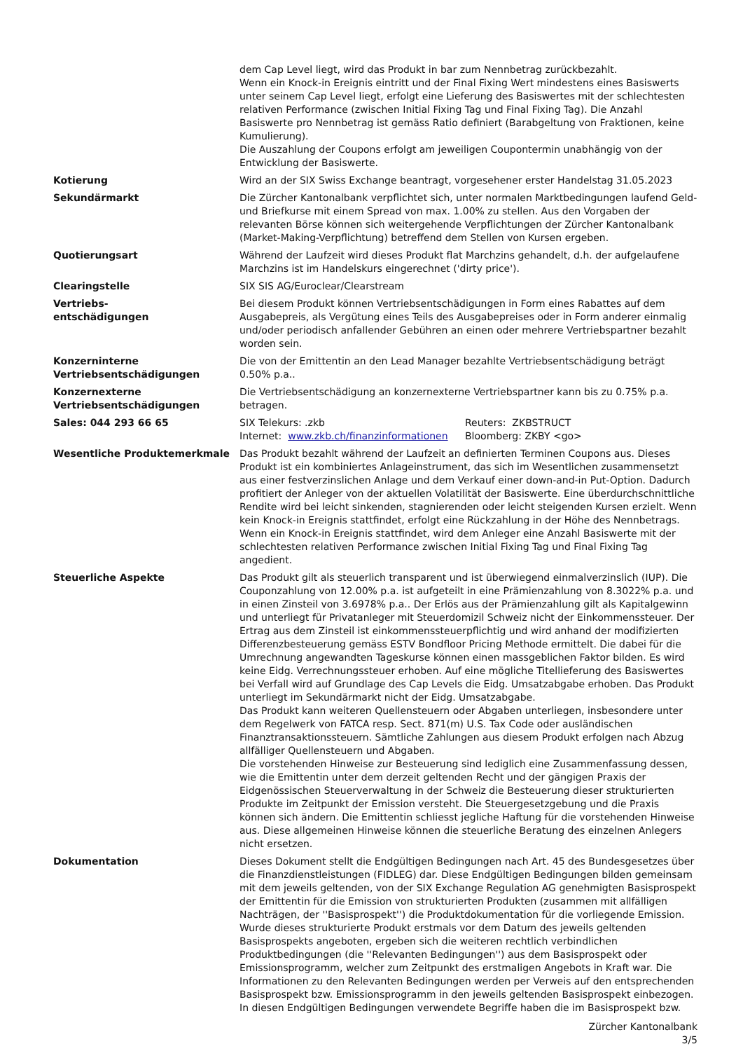| | dem Cap Level liegt, wird das Produkt in bar zum Nennbetrag zurückbezahlt. Wenn ein Knock-in Ereignis eintritt und der Final Fixing Wert mindestens eines Basiswerts unter seinem Cap Level liegt, erfolgt eine Lieferung des Basiswertes mit der schlechtesten relativen Performance (zwischen Initial Fixing Tag und Final Fixing Tag). Die Anzahl Basiswerte pro Nennbetrag ist gemäss Ratio definiert (Barabgeltung von Fraktionen, keine Kumulierung). Die Auszahlung der Coupons erfolgt am jeweiligen Coupontermin unabhängig von der Entwicklung der Basiswerte. |
| Kotierung | Wird an der SIX Swiss Exchange beantragt, vorgesehener erster Handelstag 31.05.2023 |
| Sekundärmarkt | Die Zürcher Kantonalbank verpflichtet sich, unter normalen Marktbedingungen laufend Geld- und Briefkurse mit einem Spread von max. 1.00% zu stellen. Aus den Vorgaben der relevanten Börse können sich weitergehende Verpflichtungen der Zürcher Kantonalbank (Market-Making-Verpflichtung) betreffend dem Stellen von Kursen ergeben. |
| Quotierungsart | Während der Laufzeit wird dieses Produkt flat Marchzins gehandelt, d.h. der aufgelaufene Marchzins ist im Handelskurs eingerechnet ('dirty price'). |
| Clearingstelle | SIX SIS AG/Euroclear/Clearstream |
| Vertriebs- entschädigungen | Bei diesem Produkt können Vertriebsentschädigungen in Form eines Rabattes auf dem Ausgabepreis, als Vergütung eines Teils des Ausgabepreises oder in Form anderer einmalig und/oder periodisch anfallender Gebühren an einen oder mehrere Vertriebspartner bezahlt worden sein. |
| Konzerninterne Vertriebsentschädigungen | Die von der Emittentin an den Lead Manager bezahlte Vertriebsentschädigung beträgt 0.50% p.a.. |
| Konzernexterne Vertriebsentschädigungen | Die Vertriebsentschädigung an konzernexterne Vertriebspartner kann bis zu 0.75% p.a. betragen. |
| Sales: 044 293 66 65 | / SIX Telekurs: .zkb / Reuters: ZKBSTRUCT / / Internet: www.zkb.ch/finanzinformationen / Bloomberg: ZKBY <go> / |
| Wesentliche Produktemerkmale | Das Produkt bezahlt während der Laufzeit an definierten Terminen Coupons aus. Dieses Produkt ist ein kombiniertes Anlageinstrument, das sich im Wesentlichen zusammensetzt aus einer festverzinslichen Anlage und dem Verkauf einer down-and-in Put-Option. Dadurch profitiert der Anleger von der aktuellen Volatilität der Basiswerte. Eine überdurchschnittliche Rendite wird bei leicht sinkenden, stagnierenden oder leicht steigenden Kursen erzielt. Wenn kein Knock-in Ereignis stattfindet, erfolgt eine Rückzahlung in der Höhe des Nennbetrags. Wenn ein Knock-in Ereignis stattfindet, wird dem Anleger eine Anzahl Basiswerte mit der schlechtesten relativen Performance zwischen Initial Fixing Tag und Final Fixing Tag angedient. |
| Steuerliche Aspekte | Das Produkt gilt als steuerlich transparent und ist überwiegend einmalverzinslich (IUP). Die Couponzahlung von 12.00% p.a. ist aufgeteilt in eine Prämienzahlung von 8.3022% p.a. und in einen Zinsteil von 3.6978% p.a.. Der Erlös aus der Prämienzahlung gilt als Kapitalgewinn und unterliegt für Privatanleger mit Steuerdomizil Schweiz nicht der Einkommenssteuer. Der Ertrag aus dem Zinsteil ist einkommenssteuerpflichtig und wird anhand der modifizierten Differenzbesteuerung gemäss ESTV Bondfloor Pricing Methode ermittelt. Die dabei für die Umrechnung angewandten Tageskurse können einen massgeblichen Faktor bilden. Es wird keine Eidg. Verrechnungssteuer erhoben. Auf eine mögliche Titellieferung des Basiswertes bei Verfall wird auf Grundlage des Cap Levels die Eidg. Umsatzabgabe erhoben. Das Produkt unterliegt im Sekundärmarkt nicht der Eidg. Umsatzabgabe. Das Produkt kann weiteren Quellensteuern oder Abgaben unterliegen, insbesondere unter dem Regelwerk von FATCA resp. Sect. 871(m) U.S. Tax Code oder ausländischen Finanztransaktionssteuern. Sämtliche Zahlungen aus diesem Produkt erfolgen nach Abzug allfälliger Quellensteuern und Abgaben. Die vorstehenden Hinweise zur Besteuerung sind lediglich eine Zusammenfassung dessen, wie die Emittentin unter dem derzeit geltenden Recht und der gängigen Praxis der Eidgenössischen Steuerverwaltung in der Schweiz die Besteuerung dieser strukturierten Produkte im Zeitpunkt der Emission versteht. Die Steuergesetzgebung und die Praxis können sich ändern. Die Emittentin schliesst jegliche Haftung für die vorstehenden Hinweise aus. Diese allgemeinen Hinweise können die steuerliche Beratung des einzelnen Anlegers nicht ersetzen. |
| Dokumentation | Dieses Dokument stellt die Endgültigen Bedingungen nach Art. 45 des Bundesgesetzes über die Finanzdienstleistungen (FIDLEG) dar. Diese Endgültigen Bedingungen bilden gemeinsam mit dem jeweils geltenden, von der SIX Exchange Regulation AG genehmigten Basisprospekt der Emittentin für die Emission von strukturierten Produkten (zusammen mit allfälligen Nachträgen, der ''Basisprospekt'') die Produktdokumentation für die vorliegende Emission. Wurde dieses strukturierte Produkt erstmals vor dem Datum des jeweils geltenden Basisprospekts angeboten, ergeben sich die weiteren rechtlich verbindlichen Produktbedingungen (die ''Relevanten Bedingungen'') aus dem Basisprospekt oder Emissionsprogramm, welcher zum Zeitpunkt des erstmaligen Angebots in Kraft war. Die Informationen zu den Relevanten Bedingungen werden per Verweis auf den entsprechenden Basisprospekt bzw. Emissionsprogramm in den jeweils geltenden Basisprospekt einbezogen. In diesen Endgültigen Bedingungen verwendete Begriffe haben die im Basisprospekt bzw. |
Zürcher Kantonalbank
3/5